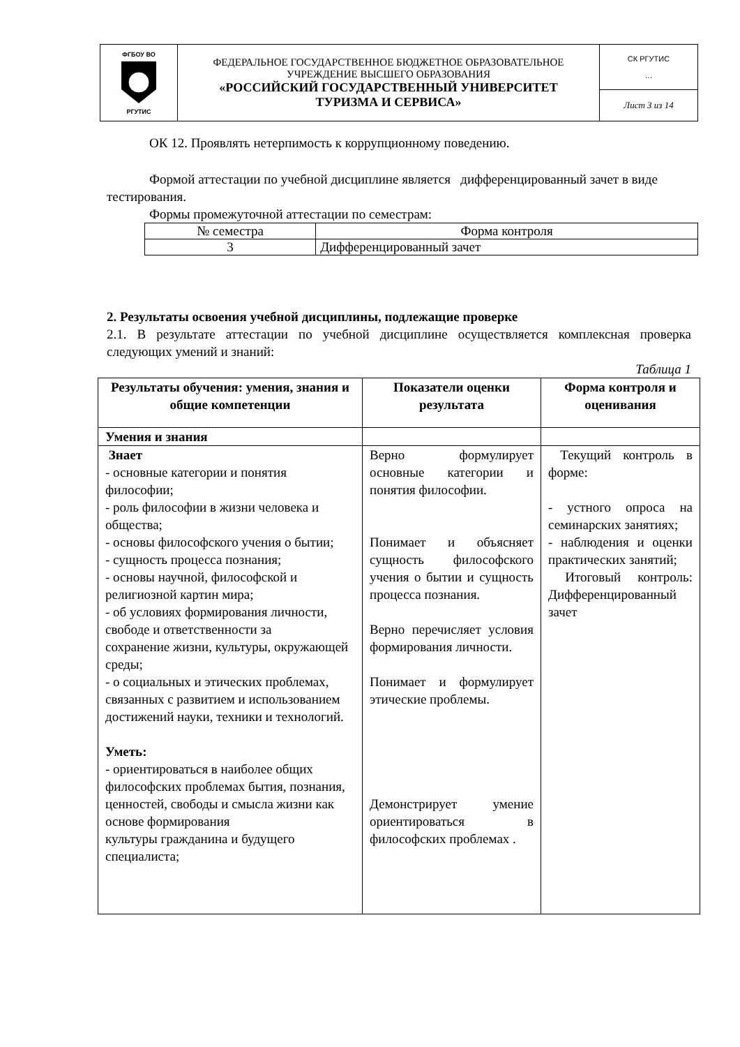| ФГБОУ ВО РГУТИС | ФЕДЕРАЛЬНОЕ ГОСУДАРСТВЕННОЕ БЮДЖЕТНОЕ ОБРАЗОВАТЕЛЬНОЕ УЧРЕЖДЕНИЕ ВЫСШЕГО ОБРАЗОВАНИЯ «РОССИЙСКИЙ ГОСУДАРСТВЕННЫЙ УНИВЕРСИТЕТ ТУРИЗМА И СЕРВИСА» | СК РГУТИС … |
| | | Лист 3 из 14 |
ОК 12. Проявлять нетерпимость к коррупционному поведению.
Формой аттестации по учебной дисциплине является дифференцированный зачет в виде тестирования.
Формы промежуточной аттестации по семестрам:
| № семестра | Форма контроля |
| 3 | Дифференцированный зачет |
2. Результаты освоения учебной дисциплины, подлежащие проверке
2.1. В результате аттестации по учебной дисциплине осуществляется комплексная проверка следующих умений и знаний:
Таблица 1
| Результаты обучения: умения, знания и общие компетенции | Показатели оценки результата | Форма контроля и оценивания |
| --- | --- | --- |
| Умения и знания | | |
| Знает - основные категории и понятия философии; - роль философии в жизни человека и общества; - основы философского учения о бытии; - сущность процесса познания; - основы научной, философской и религиозной картин мира; - об условиях формирования личности, свободе и ответственности за сохранение жизни, культуры, окружающей среды; - о социальных и этических проблемах, связанных с развитием и использованием достижений науки, техники и технологий. Уметь: - ориентироваться в наиболее общих философских проблемах бытия, познания, ценностей, свободы и смысла жизни как основе формирования культуры гражданина и будущего специалиста; | Верно формулирует основные категории и понятия философии. Понимает и объясняет сущность философского учения о бытии и сущность процесса познания. Верно перечисляет условия формирования личности. Понимает и формулирует этические проблемы. Демонстрирует умение ориентироваться в философских проблемах . | Текущий контроль в форме: - устного опроса на семинарских занятиях; - наблюдения и оценки практических занятий; Итоговый контроль: Дифференцированный зачет |